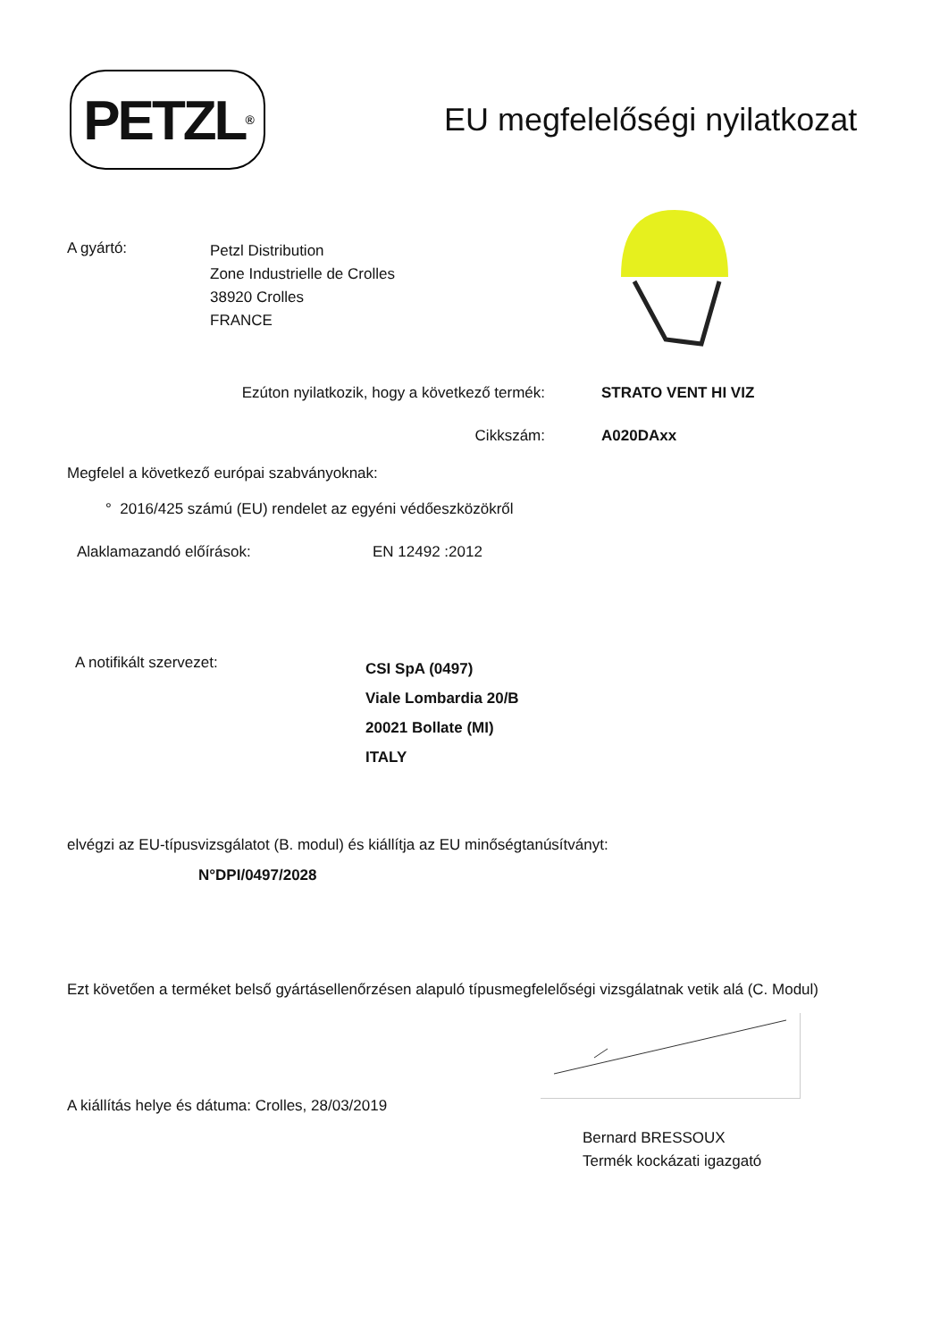PETZL<sup>®</sup>
EU megfelelőségi nyilatkozat
A gyártó:
Petzl Distribution
Zone Industrielle de Crolles
38920 Crolles
FRANCE
Ezúton nyilatkozik, hogy a következő termék: STRATO VENT HI VIZ
Cikkszám: A020DAxx
Megfelel a következő európai szabványoknak:
° 2016/425 számú (EU) rendelet az egyéni védőeszközökről
Alaklamazandó előírások: EN 12492 :2012
A notifikált szervezet:
CSI SpA (0497)
Viale Lombardia 20/B
20021 Bollate (MI)
ITALY
elvégzi az EU-típusvizsgálatot (B. modul) és kiállítja az EU minőségtanúsítványt:
N°DPI/0497/2028
Ezt követően a terméket belső gyártásellenőrzésen alapuló típusmegfelelőségi vizsgálatnak vetik alá (C. Modul)
A kiállítás helye és dátuma: Crolles, 28/03/2019
Bernard BRESSOUX
Termék kockázati igazgató